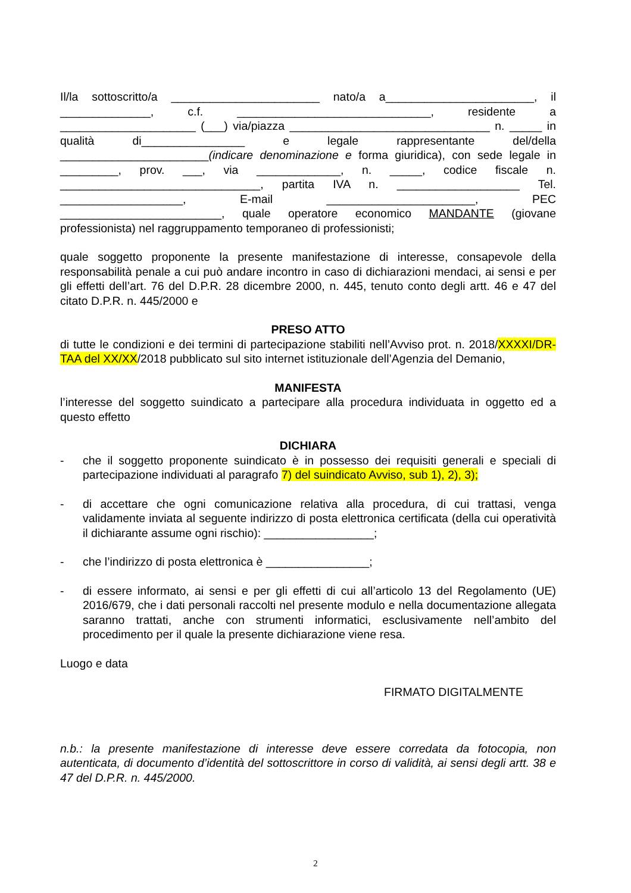Il/la sottoscritto/a _______________________ nato/a a_______________________, il ______________, c.f. ______________________________, residente a _____________________ (___) via/piazza _______________________________ n. _____ in qualità di________________ e legale rappresentante del/della _______________________(indicare denominazione e forma giuridica), con sede legale in _________, prov. ___, via _____________, n. _____, codice fiscale n. _______________________________, partita IVA n. ___________________ Tel. ___________________, E-mail _______________________, PEC _________________________, quale operatore economico MANDANTE (giovane professionista) nel raggruppamento temporaneo di professionisti;
quale soggetto proponente la presente manifestazione di interesse, consapevole della responsabilità penale a cui può andare incontro in caso di dichiarazioni mendaci, ai sensi e per gli effetti dell’art. 76 del D.P.R. 28 dicembre 2000, n. 445, tenuto conto degli artt. 46 e 47 del citato D.P.R. n. 445/2000 e
PRESO ATTO
di tutte le condizioni e dei termini di partecipazione stabiliti nell’Avviso prot. n. 2018/XXXXI/DR-TAA del XX/XX/2018 pubblicato sul sito internet istituzionale dell’Agenzia del Demanio,
MANIFESTA
l’interesse del soggetto suindicato a partecipare alla procedura individuata in oggetto ed a questo effetto
DICHIARA
- che il soggetto proponente suindicato è in possesso dei requisiti generali e speciali di partecipazione individuati al paragrafo 7) del suindicato Avviso, sub 1), 2), 3);
- di accettare che ogni comunicazione relativa alla procedura, di cui trattasi, venga validamente inviata al seguente indirizzo di posta elettronica certificata (della cui operatività il dichiarante assume ogni rischio): _________________;
- che l’indirizzo di posta elettronica è ________________;
- di essere informato, ai sensi e per gli effetti di cui all’articolo 13 del Regolamento (UE) 2016/679, che i dati personali raccolti nel presente modulo e nella documentazione allegata saranno trattati, anche con strumenti informatici, esclusivamente nell’ambito del procedimento per il quale la presente dichiarazione viene resa.
Luogo e data
FIRMATO DIGITALMENTE
n.b.: la presente manifestazione di interesse deve essere corredata da fotocopia, non autenticata, di documento d’identità del sottoscrittore in corso di validità, ai sensi degli artt. 38 e 47 del D.P.R. n. 445/2000.
2